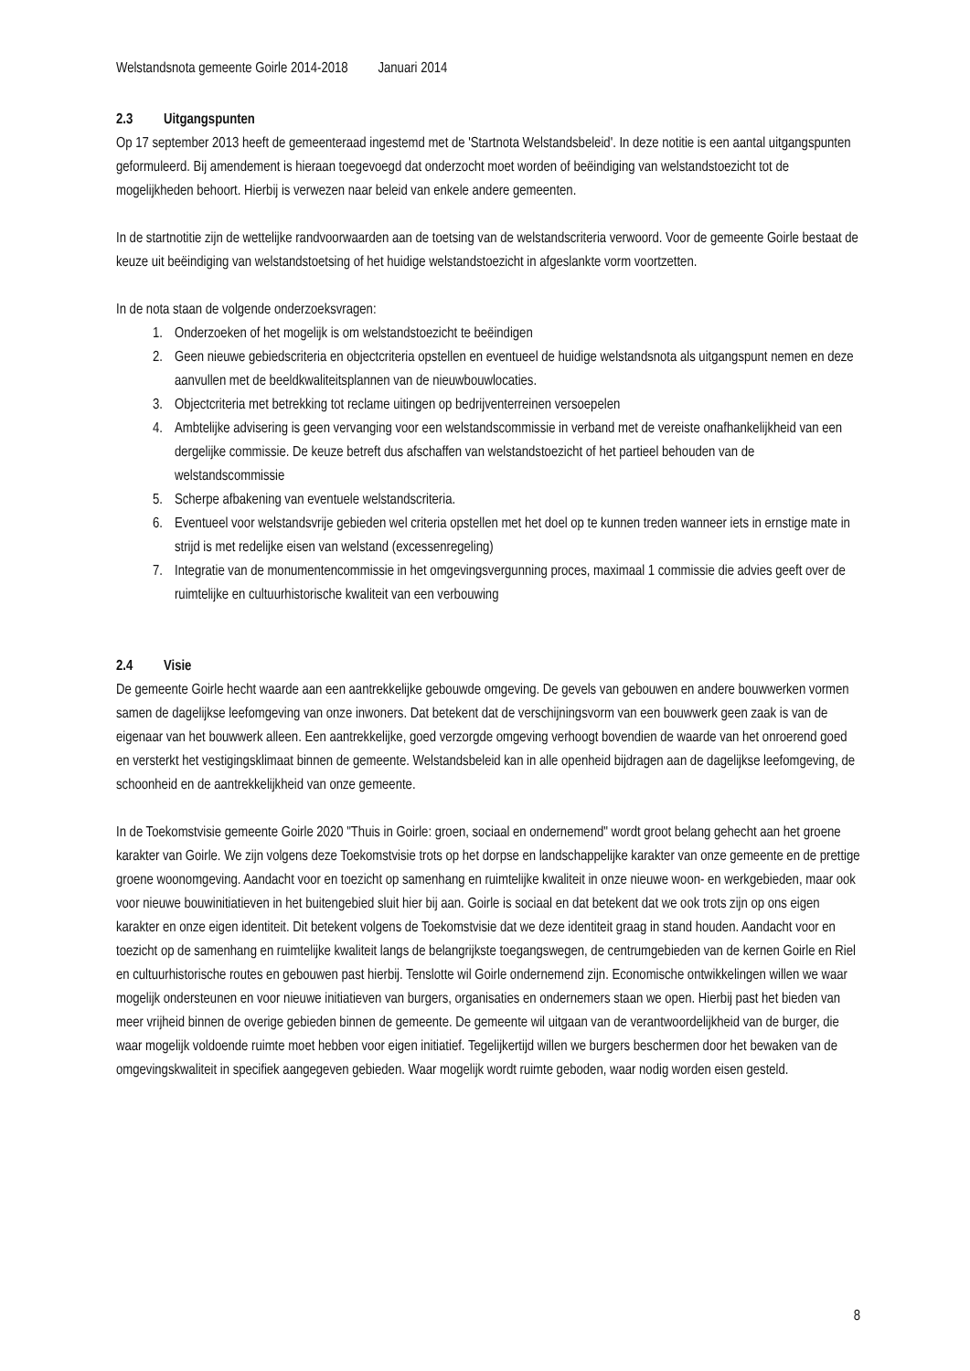Welstandsnota gemeente Goirle 2014-2018 Januari 2014
2.3 Uitgangspunten
Op 17 september 2013 heeft de gemeenteraad ingestemd met de 'Startnota Welstandsbeleid'. In deze notitie is een aantal uitgangspunten geformuleerd. Bij amendement is hieraan toegevoegd dat onderzocht moet worden of beëindiging van welstandstoezicht tot de mogelijkheden behoort. Hierbij is verwezen naar beleid van enkele andere gemeenten.
In de startnotitie zijn de wettelijke randvoorwaarden aan de toetsing van de welstandscriteria verwoord. Voor de gemeente Goirle bestaat de keuze uit beëindiging van welstandstoetsing of het huidige welstandstoezicht in afgeslankte vorm voortzetten.
In de nota staan de volgende onderzoeksvragen:
1. Onderzoeken of het mogelijk is om welstandstoezicht te beëindigen
2. Geen nieuwe gebiedscriteria en objectcriteria opstellen en eventueel de huidige welstandsnota als uitgangspunt nemen en deze aanvullen met de beeldkwaliteitsplannen van de nieuwbouwlocaties.
3. Objectcriteria met betrekking tot reclame uitingen op bedrijventerreinen versoepelen
4. Ambtelijke advisering is geen vervanging voor een welstandscommissie in verband met de vereiste onafhankelijkheid van een dergelijke commissie. De keuze betreft dus afschaffen van welstandstoezicht of het partieel behouden van de welstandscommissie
5. Scherpe afbakening van eventuele welstandscriteria.
6. Eventueel voor welstandsvrije gebieden wel criteria opstellen met het doel op te kunnen treden wanneer iets in ernstige mate in strijd is met redelijke eisen van welstand (excessenregeling)
7. Integratie van de monumentencommissie in het omgevingsvergunning proces, maximaal 1 commissie die advies geeft over de ruimtelijke en cultuurhistorische kwaliteit van een verbouwing
2.4 Visie
De gemeente Goirle hecht waarde aan een aantrekkelijke gebouwde omgeving. De gevels van gebouwen en andere bouwwerken vormen samen de dagelijkse leefomgeving van onze inwoners. Dat betekent dat de verschijningsvorm van een bouwwerk geen zaak is van de eigenaar van het bouwwerk alleen. Een aantrekkelijke, goed verzorgde omgeving verhoogt bovendien de waarde van het onroerend goed en versterkt het vestigingsklimaat binnen de gemeente. Welstandsbeleid kan in alle openheid bijdragen aan de dagelijkse leefomgeving, de schoonheid en de aantrekkelijkheid van onze gemeente.
In de Toekomstvisie gemeente Goirle 2020 "Thuis in Goirle: groen, sociaal en ondernemend" wordt groot belang gehecht aan het groene karakter van Goirle. We zijn volgens deze Toekomstvisie trots op het dorpse en landschappelijke karakter van onze gemeente en de prettige groene woonomgeving. Aandacht voor en toezicht op samenhang en ruimtelijke kwaliteit in onze nieuwe woon- en werkgebieden, maar ook voor nieuwe bouwinitiatieven in het buitengebied sluit hier bij aan. Goirle is sociaal en dat betekent dat we ook trots zijn op ons eigen karakter en onze eigen identiteit. Dit betekent volgens de Toekomstvisie dat we deze identiteit graag in stand houden. Aandacht voor en toezicht op de samenhang en ruimtelijke kwaliteit langs de belangrijkste toegangswegen, de centrumgebieden van de kernen Goirle en Riel en cultuurhistorische routes en gebouwen past hierbij. Tenslotte wil Goirle ondernemend zijn. Economische ontwikkelingen willen we waar mogelijk ondersteunen en voor nieuwe initiatieven van burgers, organisaties en ondernemers staan we open. Hierbij past het bieden van meer vrijheid binnen de overige gebieden binnen de gemeente. De gemeente wil uitgaan van de verantwoordelijkheid van de burger, die waar mogelijk voldoende ruimte moet hebben voor eigen initiatief. Tegelijkertijd willen we burgers beschermen door het bewaken van de omgevingskwaliteit in specifiek aangegeven gebieden. Waar mogelijk wordt ruimte geboden, waar nodig worden eisen gesteld.
8